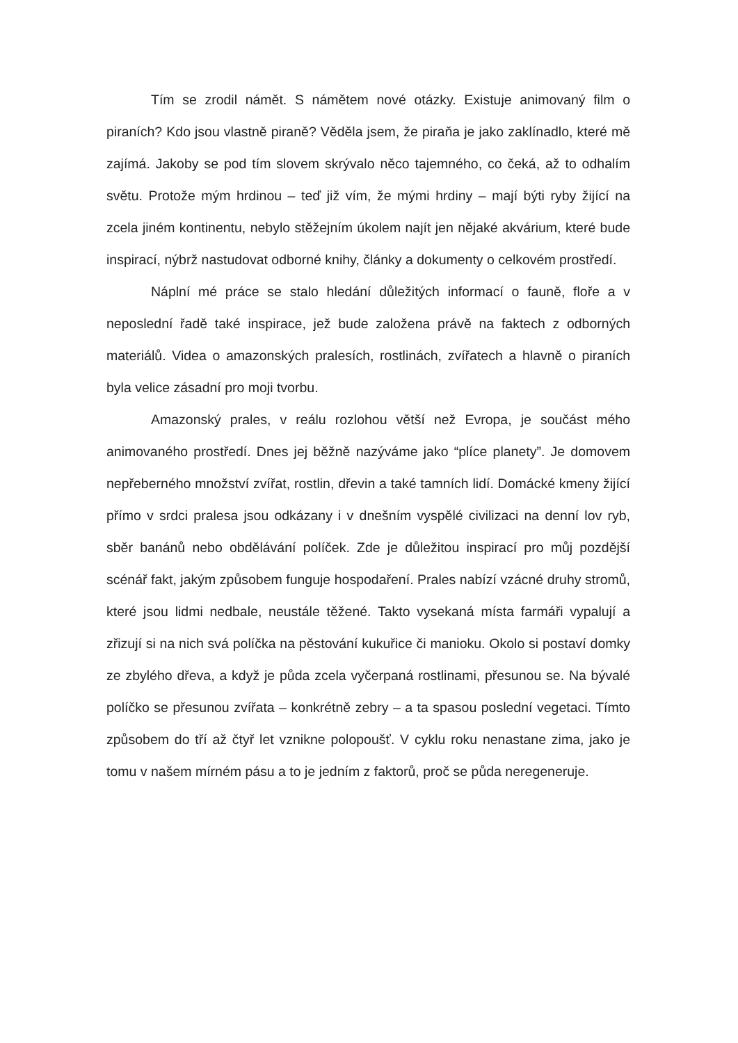Tím se zrodil námět. S námětem nové otázky. Existuje animovaný film o piraních? Kdo jsou vlastně piraně? Věděla jsem, že piraňa je jako zaklínadlo, které mě zajímá. Jakoby se pod tím slovem skrývalo něco tajemného, co čeká, až to odhalím světu. Protože mým hrdinou – teď již vím, že mými hrdiny – mají býti ryby žijící na zcela jiném kontinentu, nebylo stěžejním úkolem najít jen nějaké akvárium, které bude inspirací, nýbrž nastudovat odborné knihy, články a dokumenty o celkovém prostředí.
Náplní mé práce se stalo hledání důležitých informací o fauně, floře a v neposlední řadě také inspirace, jež bude založena právě na faktech z odborných materiálů. Videa o amazonských pralesích, rostlinách, zvířatech a hlavně o piraních byla velice zásadní pro moji tvorbu.
Amazonský prales, v reálu rozlohou větší než Evropa, je součást mého animovaného prostředí. Dnes jej běžně nazýváme jako “plíce planety”. Je domovem nepřeberného množství zvířat, rostlin, dřevin a také tamních lidí. Domácké kmeny žijící přímo v srdci pralesa jsou odkázany i v dnešním vyspělé civilizaci na denní lov ryb, sběr banánů nebo obdělávání políček. Zde je důležitou inspirací pro můj pozdější scénář fakt, jakým způsobem funguje hospodaření. Prales nabízí vzácné druhy stromů, které jsou lidmi nedbale, neustále těžené. Takto vysekaná místa farmáři vypalují a zřizují si na nich svá políčka na pěstování kukuřice či manioku. Okolo si postaví domky ze zbylého dřeva, a když je půda zcela vyčerpaná rostlinami, přesunou se. Na bývalé políčko se přesunou zvířata – konkrétně zebry – a ta spasou poslední vegetaci. Tímto způsobem do tří až čtyř let vznikne polopoušť. V cyklu roku nenastane zima, jako je tomu v našem mírném pásu a to je jedním z faktorů, proč se půda neregeneruje.